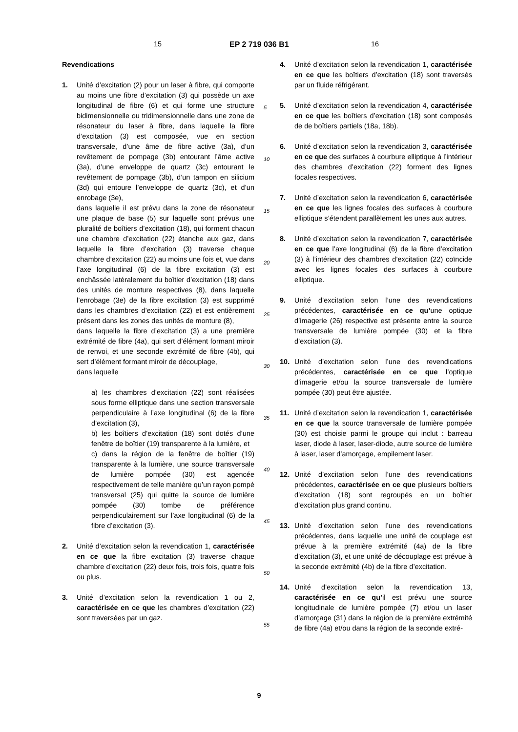15 EP 2 719 036 B1 16
Revendications
1. Unité d’excitation (2) pour un laser à fibre, qui comporte au moins une fibre d’excitation (3) qui possède un axe longitudinal de fibre (6) et qui forme une structure bidimensionnelle ou tridimensionnelle dans une zone de résonateur du laser à fibre, dans laquelle la fibre d’excitation (3) est composée, vue en section transversale, d’une âme de fibre active (3a), d’un revêtement de pompage (3b) entourant l’âme active (3a), d’une enveloppe de quartz (3c) entourant le revêtement de pompage (3b), d’un tampon en silicium (3d) qui entoure l’enveloppe de quartz (3c), et d’un enrobage (3e),
dans laquelle il est prévu dans la zone de résonateur une plaque de base (5) sur laquelle sont prévus une pluralité de boîtiers d’excitation (18), qui forment chacun une chambre d’excitation (22) étanche aux gaz, dans laquelle la fibre d’excitation (3) traverse chaque chambre d’excitation (22) au moins une fois et, vue dans l’axe longitudinal (6) de la fibre excitation (3) est enchâssée latéralement du boîtier d’excitation (18) dans des unités de monture respectives (8), dans laquelle l’enrobage (3e) de la fibre excitation (3) est supprimé dans les chambres d’excitation (22) et est entièrement présent dans les zones des unités de monture (8),
dans laquelle la fibre d’excitation (3) a une première extrémité de fibre (4a), qui sert d’élément formant miroir de renvoi, et une seconde extrémité de fibre (4b), qui sert d’élément formant miroir de découplage,
dans laquelle
a) les chambres d’excitation (22) sont réalisées sous forme elliptique dans une section transversale perpendiculaire à l’axe longitudinal (6) de la fibre d’excitation (3),
b) les boîtiers d’excitation (18) sont dotés d’une fenêtre de boîtier (19) transparente à la lumière, et
c) dans la région de la fenêtre de boîtier (19) transparente à la lumière, une source transversale de lumière pompée (30) est agencée respectivement de telle manière qu’un rayon pompé transversal (25) qui quitte la source de lumière pompée (30) tombe de préférence perpendiculairement sur l’axe longitudinal (6) de la fibre d’excitation (3).
2. Unité d’excitation selon la revendication 1, caractérisée en ce que la fibre excitation (3) traverse chaque chambre d’excitation (22) deux fois, trois fois, quatre fois ou plus.
3. Unité d’excitation selon la revendication 1 ou 2, caractérisée en ce que les chambres d’excitation (22) sont traversées par un gaz.
4. Unité d’excitation selon la revendication 1, caractérisée en ce que les boîtiers d’excitation (18) sont traversés par un fluide réfrigérant.
5. Unité d’excitation selon la revendication 4, caractérisée en ce que les boîtiers d’excitation (18) sont composés de de boîtiers partiels (18a, 18b).
6. Unité d’excitation selon la revendication 3, caractérisée en ce que des surfaces à courbure elliptique à l’intérieur des chambres d’excitation (22) forment des lignes focales respectives.
7. Unité d’excitation selon la revendication 6, caractérisée en ce que les lignes focales des surfaces à courbure elliptique s’étendent parallèlement les unes aux autres.
8. Unité d’excitation selon la revendication 7, caractérisée en ce que l’axe longitudinal (6) de la fibre d’excitation (3) à l’intérieur des chambres d’excitation (22) coïncide avec les lignes focales des surfaces à courbure elliptique.
9. Unité d’excitation selon l’une des revendications précédentes, caractérisée en ce qu’une optique d’imagerie (26) respective est présente entre la source transversale de lumière pompée (30) et la fibre d’excitation (3).
10. Unité d’excitation selon l’une des revendications précédentes, caractérisée en ce que l’optique d’imagerie et/ou la source transversale de lumière pompée (30) peut être ajustée.
11. Unité d’excitation selon la revendication 1, caractérisée en ce que la source transversale de lumière pompée (30) est choisie parmi le groupe qui inclut : barreau laser, diode à laser, laser-diode, autre source de lumière à laser, laser d’amorçage, empilement laser.
12. Unité d’excitation selon l’une des revendications précédentes, caractérisée en ce que plusieurs boîtiers d’excitation (18) sont regroupés en un boîtier d’excitation plus grand continu.
13. Unité d’excitation selon l’une des revendications précédentes, dans laquelle une unité de couplage est prévue à la première extrémité (4a) de la fibre d’excitation (3), et une unité de découplage est prévue à la seconde extrémité (4b) de la fibre d’excitation.
14. Unité d’excitation selon la revendication 13, caractérisée en ce qu’il est prévu une source longitudinale de lumière pompée (7) et/ou un laser d’amorçage (31) dans la région de la première extrémité de fibre (4a) et/ou dans la région de la seconde extré-
5
10
15
20
25
30
35
40
45
50
55
9